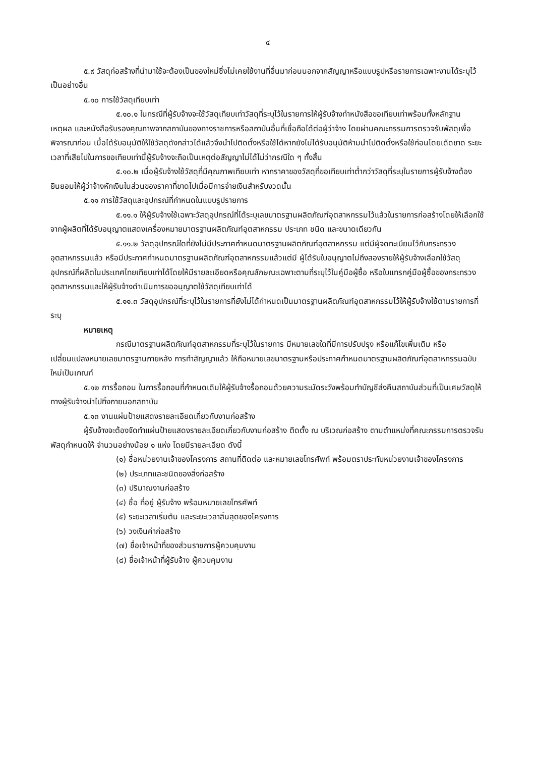๔
๕.๙ วัสดุก่อสร้างที่นำมาใช้จะต้องเป็นของใหม่ซึ่งไม่เคยใช้งานที่อื่นมาก่อนนอกจากสัญญาหรือแบบรูปหรือรายการเฉพาะงานได้ระบุไว้เป็นอย่างอื่น
๕.๑๐ การใช้วัสดุเทียบเท่า
๕.๑๐.๑ ในกรณีที่ผู้รับจ้างจะใช้วัสดุเทียบเท่าวัสดุที่ระบุไว้ในรายการให้ผู้รับจ้างทำหนังสือขอเทียบเท่าพร้อมทั้งหลักฐาน เหตุผล และหนังสือรับรองคุณภาพจากสถาบันของทางราชการหรือสถาบันอื่นที่เชื่อถือได้ต่อผู้ว่าจ้าง โดยผ่านคณะกรรมการตรวจรับพัสดุเพื่อพิจารณาก่อน เมื่อได้รับอนุมัติให้ใช้วัสดุดังกล่าวได้แล้วจึงนำไปติดตั้งหรือใช้ได้หากยังไม่ได้รับอนุมัติห้ามนำไปติดตั้งหรือใช้ก่อนโดยเด็ดขาด ระยะเวลาที่เสียไปในการขอเทียบเท่านี้ผู้รับจ้างจะถือเป็นเหตุต่อสัญญาไม่ได้ไม่ว่ากรณีใด ๆ ทั้งสิ้น
๕.๑๐.๒ เมื่อผู้รับจ้างใช้วัสดุที่มีคุณภาพเทียบเท่า หากราคาของวัสดุที่ขอเทียบเท่าต่ำกว่าวัสดุที่ระบุในรายการผู้รับจ้างต้องยินยอมให้ผู้ว่าจ้างหักเงินในส่วนของราคาที่ขาดไปเมื่อมีการจ่ายเงินสำหรับงวดนั้น
๕.๑๑ การใช้วัสดุและอุปกรณ์ที่กำหนดในแบบรูปรายการ
๕.๑๑.๑ ให้ผู้รับจ้างใช้เฉพาะวัสดุอุปกรณ์ที่ได้ระบุเลขมาตรฐานผลิตภัณฑ์อุตสาหกรรมไว้แล้วในรายการก่อสร้างโดยให้เลือกใช้จากผู้ผลิตที่ได้รับอนุญาตแสดงเครื่องหมายมาตรฐานผลิตภัณฑ์อุตสาหกรรม ประเภท ชนิด และขนาดเดียวกัน
๕.๑๑.๒ วัสดุอุปกรณ์ใดที่ยังไม่มีประกาศกำหนดมาตรฐานผลิตภัณฑ์อุตสาหกรรม แต่มีผู้จดทะเบียนไว้กับกระทรวงอุตสาหกรรมแล้ว หรือมีประกาศกำหนดมาตรฐานผลิตภัณฑ์อุตสาหกรรมแล้วแต่มี ผู้ได้รับใบอนุญาตไม่ถึงสองรายให้ผู้รับจ้างเลือกใช้วัสดุอุปกรณ์ที่ผลิตในประเทศไทยเทียบเท่าได้โดยให้มีรายละเอียดหรือคุณลักษณะเฉพาะตามที่ระบุไว้ในคู่มือผู้ซื้อ หรือใบแทรกคู่มือผู้ซื้อของกระทรวงอุตสาหกรรมและให้ผู้รับจ้างดำเนินการขออนุญาตใช้วัสดุเทียบเท่าได้
๕.๑๑.๓ วัสดุอุปกรณ์ที่ระบุไว้ในรายการที่ยังไม่ได้กำหนดเป็นมาตรฐานผลิตภัณฑ์อุตสาหกรรมไว้ให้ผู้รับจ้างใช้ตามรายการที่ระบุ
หมายเหตุ
กรณีมาตรฐานผลิตภัณฑ์อุตสาหกรรมที่ระบุไว้ในรายการ มีหมายเลขใดที่มีการปรับปรุง หรือแก้ไขเพิ่มเติม หรือเปลี่ยนแปลงหมายเลขมาตรฐานภายหลัง การทำสัญญาแล้ว ให้ถือหมายเลขมาตรฐานหรือประกาศกำหนดมาตรฐานผลิตภัณฑ์อุตสาหกรรมฉบับใหม่เป็นเกณฑ์
๕.๑๒ การรื้อถอน ในการรื้อถอนที่กำหนดเดิมให้ผู้รับจ้างรื้อถอนด้วยความระมัดระวังพร้อมทำบัญชีส่งคืนสถาบันส่วนที่เป็นเศษวัสดุให้ทางผู้รับจ้างนำไปทิ้งภายนอกสถาบัน
๕.๑๓ งานแผ่นป้ายแสดงรายละเอียดเกี่ยวกับงานก่อสร้าง
ผู้รับจ้างจะต้องจัดทำแผ่นป้ายแสดงรายละเอียดเกี่ยวกับงานก่อสร้าง ติดตั้ง ณ บริเวณก่อสร้าง ตามตำแหน่งที่คณะกรรมการตรวจรับพัสดุกำหนดให้ จำนวนอย่างน้อย ๑ แห่ง โดยมีรายละเอียด ดังนี้
(๑) ชื่อหน่วยงานเจ้าของโครงการ สถานที่ติดต่อ และหมายเลขโทรศัพท์ พร้อมตราประทับหน่วยงานเจ้าของโครงการ
(๒) ประเภทและชนิดของสิ่งก่อสร้าง
(๓) ปริมาณงานก่อสร้าง
(๔) ชื่อ ที่อยู่ ผู้รับจ้าง พร้อมหมายเลขโทรศัพท์
(๕) ระยะเวลาเริ่มต้น และระยะเวลาสิ้นสุดของโครงการ
(๖) วงเงินค่าก่อสร้าง
(๗) ชื่อเจ้าหน้าที่ของส่วนราชการผู้ควบคุมงาน
(๘) ชื่อเจ้าหน้าที่ผู้รับจ้าง ผู้ควบคุมงาน